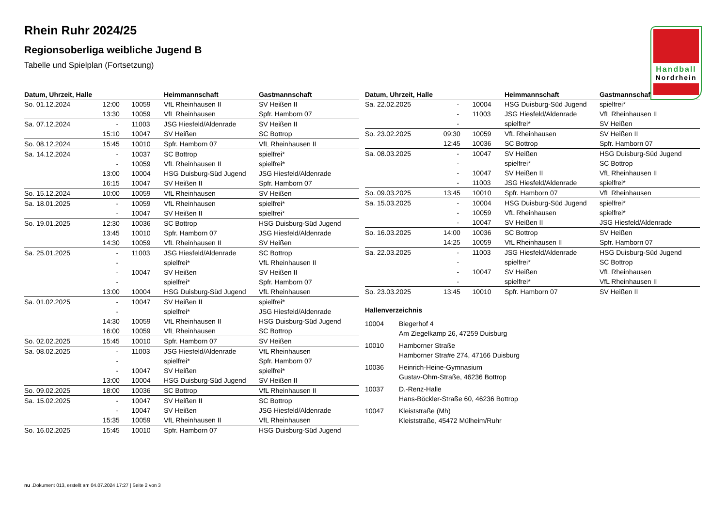Handball
Nordrhein
Rhein Ruhr 2024/25
Regionsoberliga weibliche Jugend B
Tabelle und Spielplan (Fortsetzung)
| Datum, Uhrzeit, Halle | | | Heimmannschaft | Gastmannschaft |
| --- | --- | --- | --- | --- |
| So. 01.12.2024 | 12:00 | 10059 | VfL Rheinhausen II | SV Heißen II |
| | 13:30 | 10059 | VfL Rheinhausen | Spfr. Hamborn 07 |
| Sa. 07.12.2024 | - | 11003 | JSG Hiesfeld/Aldenrade | SV Heißen II |
| | 15:10 | 10047 | SV Heißen | SC Bottrop |
| So. 08.12.2024 | 15:45 | 10010 | Spfr. Hamborn 07 | VfL Rheinhausen II |
| Sa. 14.12.2024 | - | 10037 | SC Bottrop | spielfrei* |
| | - | 10059 | VfL Rheinhausen II | spielfrei* |
| | 13:00 | 10004 | HSG Duisburg-Süd Jugend | JSG Hiesfeld/Aldenrade |
| | 16:15 | 10047 | SV Heißen II | Spfr. Hamborn 07 |
| So. 15.12.2024 | 10:00 | 10059 | VfL Rheinhausen | SV Heißen |
| Sa. 18.01.2025 | - | 10059 | VfL Rheinhausen | spielfrei* |
| | - | 10047 | SV Heißen II | spielfrei* |
| So. 19.01.2025 | 12:30 | 10036 | SC Bottrop | HSG Duisburg-Süd Jugend |
| | 13:45 | 10010 | Spfr. Hamborn 07 | JSG Hiesfeld/Aldenrade |
| | 14:30 | 10059 | VfL Rheinhausen II | SV Heißen |
| Sa. 25.01.2025 | - | 11003 | JSG Hiesfeld/Aldenrade | SC Bottrop |
| | - | | spielfrei* | VfL Rheinhausen II |
| | - | 10047 | SV Heißen | SV Heißen II |
| | - | | spielfrei* | Spfr. Hamborn 07 |
| | 13:00 | 10004 | HSG Duisburg-Süd Jugend | VfL Rheinhausen |
| Sa. 01.02.2025 | - | 10047 | SV Heißen II | spielfrei* |
| | - | | spielfrei* | JSG Hiesfeld/Aldenrade |
| | 14:30 | 10059 | VfL Rheinhausen II | HSG Duisburg-Süd Jugend |
| | 16:00 | 10059 | VfL Rheinhausen | SC Bottrop |
| So. 02.02.2025 | 15:45 | 10010 | Spfr. Hamborn 07 | SV Heißen |
| Sa. 08.02.2025 | - | 11003 | JSG Hiesfeld/Aldenrade | VfL Rheinhausen |
| | - | | spielfrei* | Spfr. Hamborn 07 |
| | - | 10047 | SV Heißen | spielfrei* |
| | 13:00 | 10004 | HSG Duisburg-Süd Jugend | SV Heißen II |
| So. 09.02.2025 | 18:00 | 10036 | SC Bottrop | VfL Rheinhausen II |
| Sa. 15.02.2025 | - | 10047 | SV Heißen II | SC Bottrop |
| | - | 10047 | SV Heißen | JSG Hiesfeld/Aldenrade |
| | 15:35 | 10059 | VfL Rheinhausen II | VfL Rheinhausen |
| So. 16.02.2025 | 15:45 | 10010 | Spfr. Hamborn 07 | HSG Duisburg-Süd Jugend |
| Datum, Uhrzeit, Halle | | | Heimmannschaft | Gastmannschaft |
| --- | --- | --- | --- | --- |
| Sa. 22.02.2025 | - | 10004 | HSG Duisburg-Süd Jugend | spielfrei* |
| | - | 11003 | JSG Hiesfeld/Aldenrade | VfL Rheinhausen II |
| | - | | spielfrei* | SV Heißen |
| So. 23.02.2025 | 09:30 | 10059 | VfL Rheinhausen | SV Heißen II |
| | 12:45 | 10036 | SC Bottrop | Spfr. Hamborn 07 |
| Sa. 08.03.2025 | - | 10047 | SV Heißen | HSG Duisburg-Süd Jugend |
| | - | | spielfrei* | SC Bottrop |
| | - | 10047 | SV Heißen II | VfL Rheinhausen II |
| | - | 11003 | JSG Hiesfeld/Aldenrade | spielfrei* |
| So. 09.03.2025 | 13:45 | 10010 | Spfr. Hamborn 07 | VfL Rheinhausen |
| Sa. 15.03.2025 | - | 10004 | HSG Duisburg-Süd Jugend | spielfrei* |
| | - | 10059 | VfL Rheinhausen | spielfrei* |
| | - | 10047 | SV Heißen II | JSG Hiesfeld/Aldenrade |
| So. 16.03.2025 | 14:00 | 10036 | SC Bottrop | SV Heißen |
| | 14:25 | 10059 | VfL Rheinhausen II | Spfr. Hamborn 07 |
| Sa. 22.03.2025 | - | 11003 | JSG Hiesfeld/Aldenrade | HSG Duisburg-Süd Jugend |
| | - | | spielfrei* | SC Bottrop |
| | - | 10047 | SV Heißen | VfL Rheinhausen |
| | - | | spielfrei* | VfL Rheinhausen II |
| So. 23.03.2025 | 13:45 | 10010 | Spfr. Hamborn 07 | SV Heißen II |
Hallenverzeichnis
10004 Biegerhof 4
Am Ziegelkamp 26, 47259 Duisburg
10010 Hamborner Straße
Hamborner Stra#e 274, 47166 Duisburg
10036 Heinrich-Heine-Gymnasium
Gustav-Ohm-Straße, 46236 Bottrop
10037 D.-Renz-Halle
Hans-Böckler-Straße 60, 46236 Bottrop
10047 Kleiststraße (Mh)
Kleiststraße, 45472 Mülheim/Ruhr
nu .Dokument 013, erstellt am 04.07.2024 17:27 | Seite 2 von 3